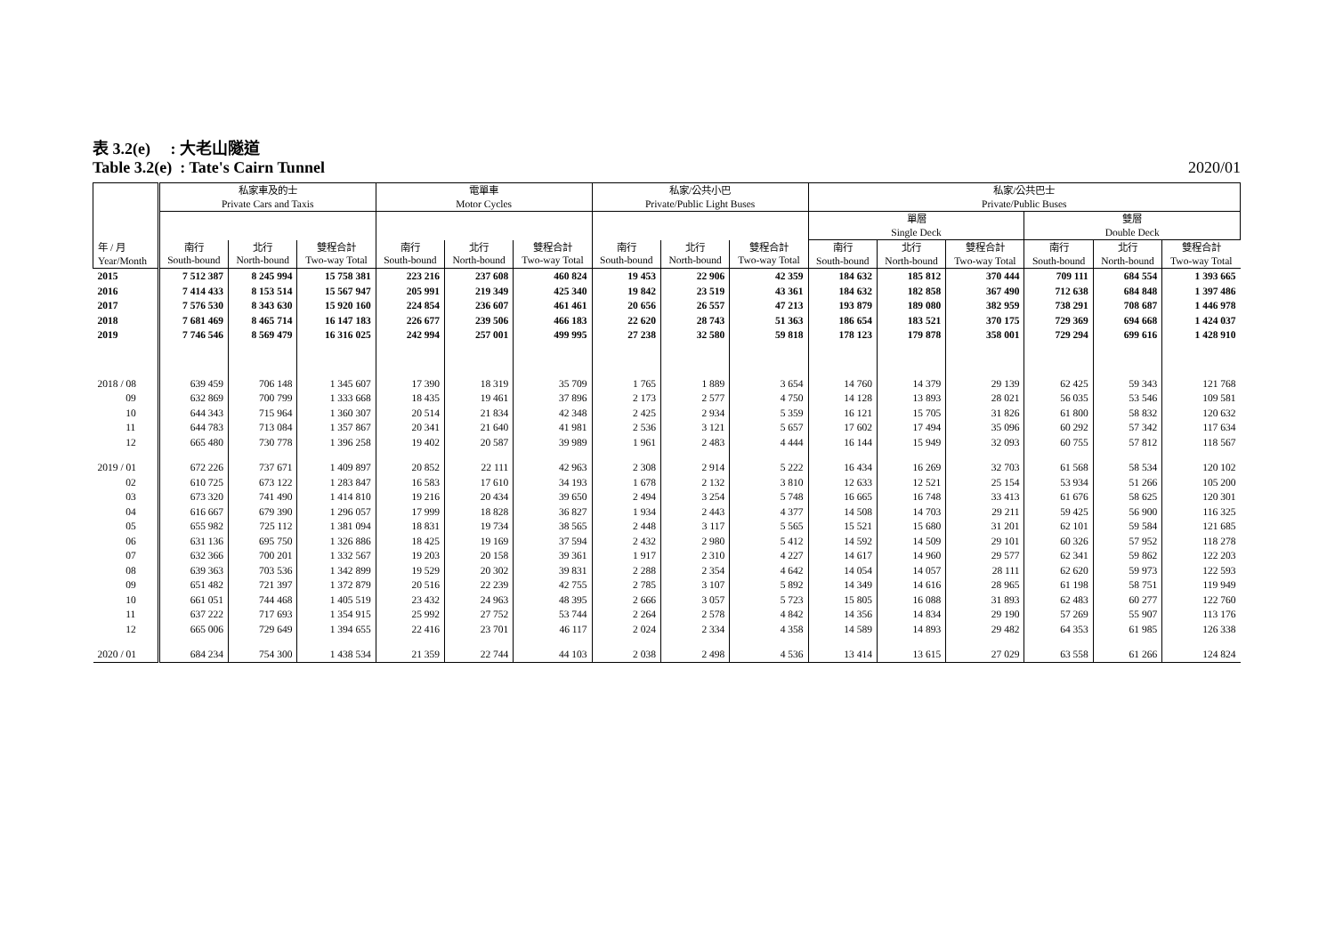表 3.2(e) : 大老山隧道
Table 3.2(e) : Tate's Cairn Tunnel 2020/01
| 年 / 月 Year/Month | 私家車及的士 Private Cars and Taxis | | | 電單車 Motor Cycles | | | 私家/公共小巴 Private/Public Light Buses | | | 私家/公共巴士 Private/Public Buses | | | | | |
| --- | --- | --- | --- | --- | --- | --- | --- | --- | --- | --- | --- | --- | --- | --- | --- |
| | | | | | | | | | | 單層 Single Deck | | | 雙層 Double Deck | | |
| | 南行 South-bound | 北行 North-bound | 雙程合計 Two-way Total | 南行 South-bound | 北行 North-bound | 雙程合計 Two-way Total | 南行 South-bound | 北行 North-bound | 雙程合計 Two-way Total | 南行 South-bound | 北行 North-bound | 雙程合計 Two-way Total | 南行 South-bound | 北行 North-bound | 雙程合計 Two-way Total |
| 2015 | 7 512 387 | 8 245 994 | 15 758 381 | 223 216 | 237 608 | 460 824 | 19 453 | 22 906 | 42 359 | 184 632 | 185 812 | 370 444 | 709 111 | 684 554 | 1 393 665 |
| 2016 | 7 414 433 | 8 153 514 | 15 567 947 | 205 991 | 219 349 | 425 340 | 19 842 | 23 519 | 43 361 | 184 632 | 182 858 | 367 490 | 712 638 | 684 848 | 1 397 486 |
| 2017 | 7 576 530 | 8 343 630 | 15 920 160 | 224 854 | 236 607 | 461 461 | 20 656 | 26 557 | 47 213 | 193 879 | 189 080 | 382 959 | 738 291 | 708 687 | 1 446 978 |
| 2018 | 7 681 469 | 8 465 714 | 16 147 183 | 226 677 | 239 506 | 466 183 | 22 620 | 28 743 | 51 363 | 186 654 | 183 521 | 370 175 | 729 369 | 694 668 | 1 424 037 |
| 2019 | 7 746 546 | 8 569 479 | 16 316 025 | 242 994 | 257 001 | 499 995 | 27 238 | 32 580 | 59 818 | 178 123 | 179 878 | 358 001 | 729 294 | 699 616 | 1 428 910 |
| 2018 / 08 | 639 459 | 706 148 | 1 345 607 | 17 390 | 18 319 | 35 709 | 1 765 | 1 889 | 3 654 | 14 760 | 14 379 | 29 139 | 62 425 | 59 343 | 121 768 |
| 09 | 632 869 | 700 799 | 1 333 668 | 18 435 | 19 461 | 37 896 | 2 173 | 2 577 | 4 750 | 14 128 | 13 893 | 28 021 | 56 035 | 53 546 | 109 581 |
| 10 | 644 343 | 715 964 | 1 360 307 | 20 514 | 21 834 | 42 348 | 2 425 | 2 934 | 5 359 | 16 121 | 15 705 | 31 826 | 61 800 | 58 832 | 120 632 |
| 11 | 644 783 | 713 084 | 1 357 867 | 20 341 | 21 640 | 41 981 | 2 536 | 3 121 | 5 657 | 17 602 | 17 494 | 35 096 | 60 292 | 57 342 | 117 634 |
| 12 | 665 480 | 730 778 | 1 396 258 | 19 402 | 20 587 | 39 989 | 1 961 | 2 483 | 4 444 | 16 144 | 15 949 | 32 093 | 60 755 | 57 812 | 118 567 |
| 2019 / 01 | 672 226 | 737 671 | 1 409 897 | 20 852 | 22 111 | 42 963 | 2 308 | 2 914 | 5 222 | 16 434 | 16 269 | 32 703 | 61 568 | 58 534 | 120 102 |
| 02 | 610 725 | 673 122 | 1 283 847 | 16 583 | 17 610 | 34 193 | 1 678 | 2 132 | 3 810 | 12 633 | 12 521 | 25 154 | 53 934 | 51 266 | 105 200 |
| 03 | 673 320 | 741 490 | 1 414 810 | 19 216 | 20 434 | 39 650 | 2 494 | 3 254 | 5 748 | 16 665 | 16 748 | 33 413 | 61 676 | 58 625 | 120 301 |
| 04 | 616 667 | 679 390 | 1 296 057 | 17 999 | 18 828 | 36 827 | 1 934 | 2 443 | 4 377 | 14 508 | 14 703 | 29 211 | 59 425 | 56 900 | 116 325 |
| 05 | 655 982 | 725 112 | 1 381 094 | 18 831 | 19 734 | 38 565 | 2 448 | 3 117 | 5 565 | 15 521 | 15 680 | 31 201 | 62 101 | 59 584 | 121 685 |
| 06 | 631 136 | 695 750 | 1 326 886 | 18 425 | 19 169 | 37 594 | 2 432 | 2 980 | 5 412 | 14 592 | 14 509 | 29 101 | 60 326 | 57 952 | 118 278 |
| 07 | 632 366 | 700 201 | 1 332 567 | 19 203 | 20 158 | 39 361 | 1 917 | 2 310 | 4 227 | 14 617 | 14 960 | 29 577 | 62 341 | 59 862 | 122 203 |
| 08 | 639 363 | 703 536 | 1 342 899 | 19 529 | 20 302 | 39 831 | 2 288 | 2 354 | 4 642 | 14 054 | 14 057 | 28 111 | 62 620 | 59 973 | 122 593 |
| 09 | 651 482 | 721 397 | 1 372 879 | 20 516 | 22 239 | 42 755 | 2 785 | 3 107 | 5 892 | 14 349 | 14 616 | 28 965 | 61 198 | 58 751 | 119 949 |
| 10 | 661 051 | 744 468 | 1 405 519 | 23 432 | 24 963 | 48 395 | 2 666 | 3 057 | 5 723 | 15 805 | 16 088 | 31 893 | 62 483 | 60 277 | 122 760 |
| 11 | 637 222 | 717 693 | 1 354 915 | 25 992 | 27 752 | 53 744 | 2 264 | 2 578 | 4 842 | 14 356 | 14 834 | 29 190 | 57 269 | 55 907 | 113 176 |
| 12 | 665 006 | 729 649 | 1 394 655 | 22 416 | 23 701 | 46 117 | 2 024 | 2 334 | 4 358 | 14 589 | 14 893 | 29 482 | 64 353 | 61 985 | 126 338 |
| 2020 / 01 | 684 234 | 754 300 | 1 438 534 | 21 359 | 22 744 | 44 103 | 2 038 | 2 498 | 4 536 | 13 414 | 13 615 | 27 029 | 63 558 | 61 266 | 124 824 |